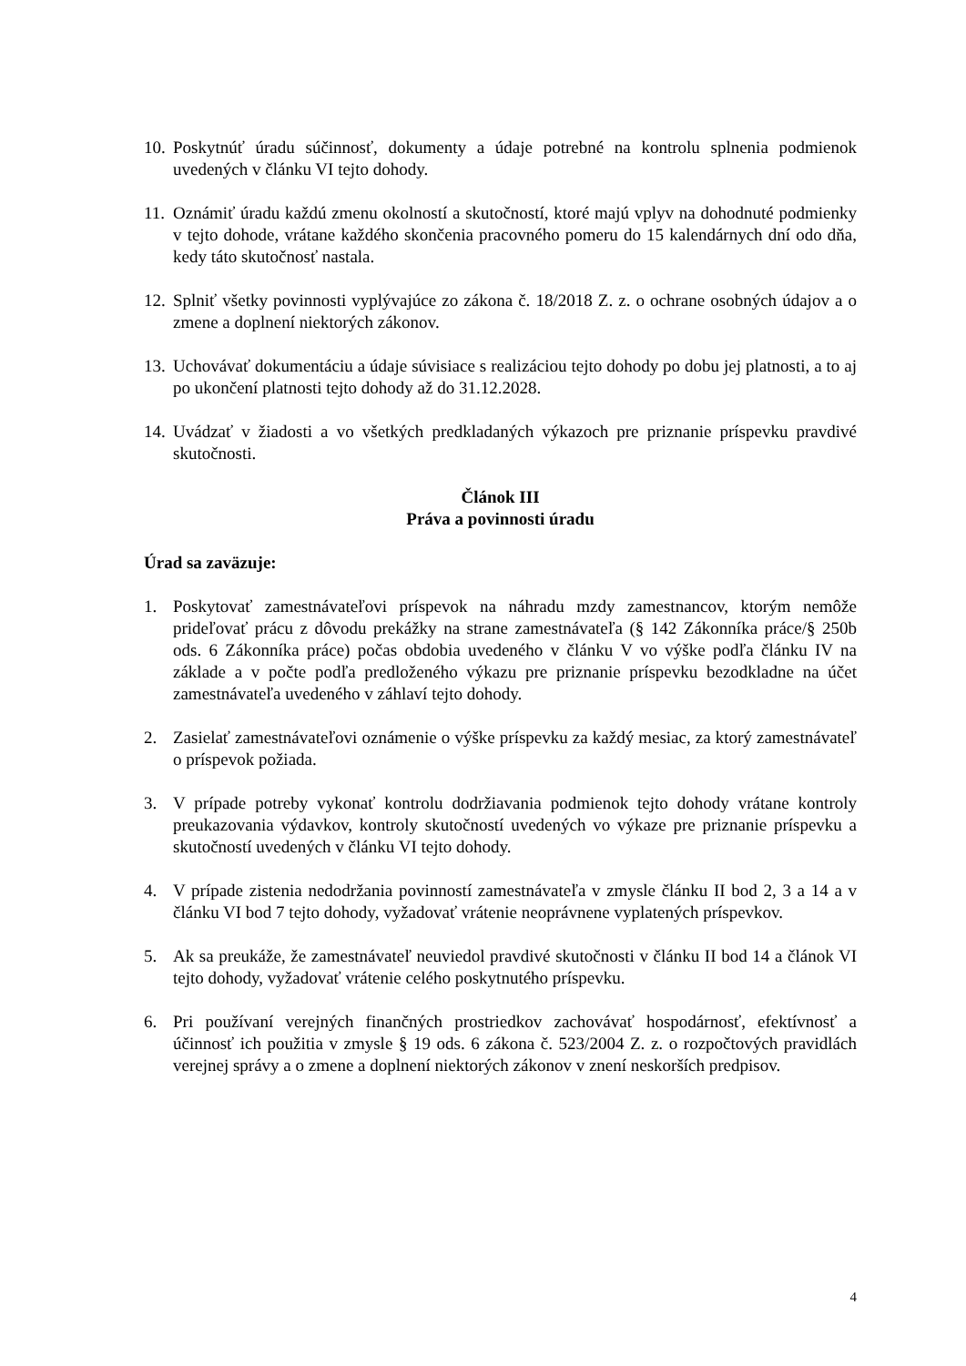10. Poskytnúť úradu súčinnosť, dokumenty a údaje potrebné na kontrolu splnenia podmienok uvedených v článku VI tejto dohody.
11. Oznámiť úradu každú zmenu okolností a skutočností, ktoré majú vplyv na dohodnuté podmienky v tejto dohode, vrátane každého skončenia pracovného pomeru do 15 kalendárnych dní odo dňa, kedy táto skutočnosť nastala.
12. Splniť všetky povinnosti vyplývajúce zo zákona č. 18/2018 Z. z. o ochrane osobných údajov a o zmene a doplnení niektorých zákonov.
13. Uchovávať dokumentáciu a údaje súvisiace s realizáciou tejto dohody po dobu jej platnosti, a to aj po ukončení platnosti tejto dohody až do 31.12.2028.
14. Uvádzať v žiadosti a vo všetkých predkladaných výkazoch pre priznanie príspevku pravdivé skutočnosti.
Článok III
Práva a povinnosti úradu
Úrad sa zaväzuje:
1. Poskytovať zamestnávateľovi príspevok na náhradu mzdy zamestnancov, ktorým nemôže prideľovať prácu z dôvodu prekážky na strane zamestnávateľa (§ 142 Zákonníka práce/§ 250b ods. 6 Zákonníka práce) počas obdobia uvedeného v článku V vo výške podľa článku IV na základe a v počte podľa predloženého výkazu pre priznanie príspevku bezodkladne na účet zamestnávateľa uvedeného v záhlaví tejto dohody.
2. Zasielať zamestnávateľovi oznámenie o výške príspevku za každý mesiac, za ktorý zamestnávateľ o príspevok požiada.
3. V prípade potreby vykonať kontrolu dodržiavania podmienok tejto dohody vrátane kontroly preukazovania výdavkov, kontroly skutočností uvedených vo výkaze pre priznanie príspevku a skutočností uvedených v článku VI tejto dohody.
4. V prípade zistenia nedodržania povinností zamestnávateľa v zmysle článku II bod 2, 3 a 14 a v článku VI bod 7 tejto dohody, vyžadovať vrátenie neoprávnene vyplatených príspevkov.
5. Ak sa preukáže, že zamestnávateľ neuviedol pravdivé skutočnosti v článku II bod 14 a článok VI tejto dohody, vyžadovať vrátenie celého poskytnutého príspevku.
6. Pri používaní verejných finančných prostriedkov zachovávať hospodárnosť, efektívnosť a účinnosť ich použitia v zmysle § 19 ods. 6 zákona č. 523/2004 Z. z. o rozpočtových pravidlách verejnej správy a o zmene a doplnení niektorých zákonov v znení neskorších predpisov.
4